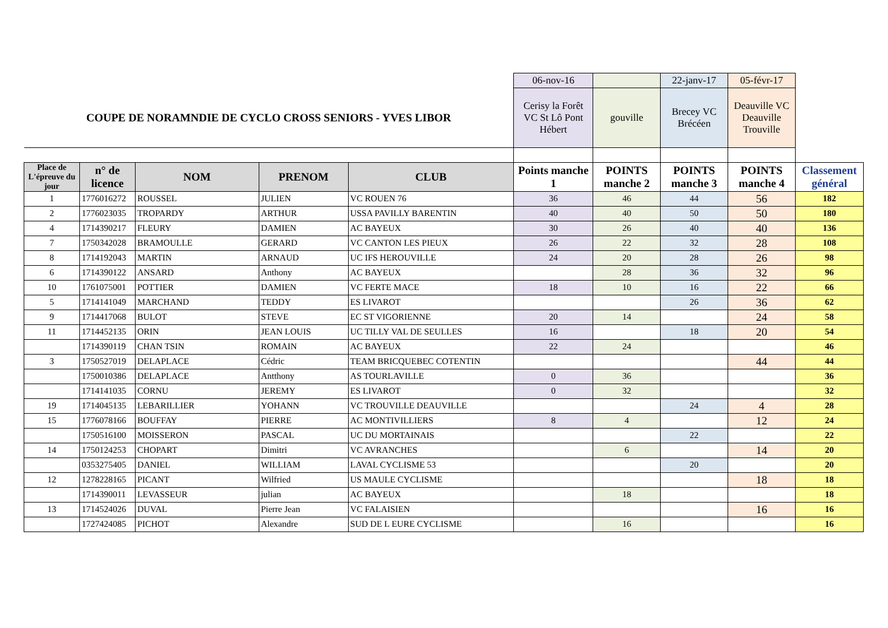| | | | | | 06-nov-16 | | 22-janv-17 | 05-févr-17 | |
| COUPE DE NORAMNDIE DE CYCLO CROSS SENIORS - YVES LIBOR | | | | | Cerisy la Forêt VC St Lô Pont Hébert | gouville | Brecey VC Brécéen | Deauville VC Deauville Trouville | |
| Place de L'épreuve du jour | n° de licence | NOM | PRENOM | CLUB | Points manche 1 | POINTS manche 2 | POINTS manche 3 | POINTS manche 4 | Classement général |
| 1 | 1776016272 | ROUSSEL | JULIEN | VC ROUEN 76 | 36 | 46 | 44 | 56 | 182 |
| 2 | 1776023035 | TROPARDY | ARTHUR | USSA PAVILLY BARENTIN | 40 | 40 | 50 | 50 | 180 |
| 4 | 1714390217 | FLEURY | DAMIEN | AC BAYEUX | 30 | 26 | 40 | 40 | 136 |
| 7 | 1750342028 | BRAMOULLE | GERARD | VC CANTON LES PIEUX | 26 | 22 | 32 | 28 | 108 |
| 8 | 1714192043 | MARTIN | ARNAUD | UC IFS HEROUVILLE | 24 | 20 | 28 | 26 | 98 |
| 6 | 1714390122 | ANSARD | Anthony | AC BAYEUX | | 28 | 36 | 32 | 96 |
| 10 | 1761075001 | POTTIER | DAMIEN | VC FERTE MACE | 18 | 10 | 16 | 22 | 66 |
| 5 | 1714141049 | MARCHAND | TEDDY | ES LIVAROT | | | 26 | 36 | 62 |
| 9 | 1714417068 | BULOT | STEVE | EC ST VIGORIENNE | 20 | 14 | | 24 | 58 |
| 11 | 1714452135 | ORIN | JEAN LOUIS | UC TILLY VAL DE SEULLES | 16 | | 18 | 20 | 54 |
| | 1714390119 | CHAN TSIN | ROMAIN | AC BAYEUX | 22 | 24 | | | 46 |
| 3 | 1750527019 | DELAPLACE | Cédric | TEAM BRICQUEBEC COTENTIN | | | | 44 | 44 |
| | 1750010386 | DELAPLACE | Antthony | AS TOURLAVILLE | 0 | 36 | | | 36 |
| | 1714141035 | CORNU | JEREMY | ES LIVAROT | 0 | 32 | | | 32 |
| 19 | 1714045135 | LEBARILLIER | YOHANN | VC TROUVILLE DEAUVILLE | | | 24 | 4 | 28 |
| 15 | 1776078166 | BOUFFAY | PIERRE | AC MONTIVILLIERS | 8 | 4 | | 12 | 24 |
| | 1750516100 | MOISSERON | PASCAL | UC DU MORTAINAIS | | | 22 | | 22 |
| 14 | 1750124253 | CHOPART | Dimitri | VC AVRANCHES | | 6 | | 14 | 20 |
| | 0353275405 | DANIEL | WILLIAM | LAVAL CYCLISME 53 | | | 20 | | 20 |
| 12 | 1278228165 | PICANT | Wilfried | US MAULE CYCLISME | | | | 18 | 18 |
| | 1714390011 | LEVASSEUR | julian | AC BAYEUX | | 18 | | | 18 |
| 13 | 1714524026 | DUVAL | Pierre Jean | VC FALAISIEN | | | | 16 | 16 |
| | 1727424085 | PICHOT | Alexandre | SUD DE L EURE CYCLISME | | 16 | | | 16 |